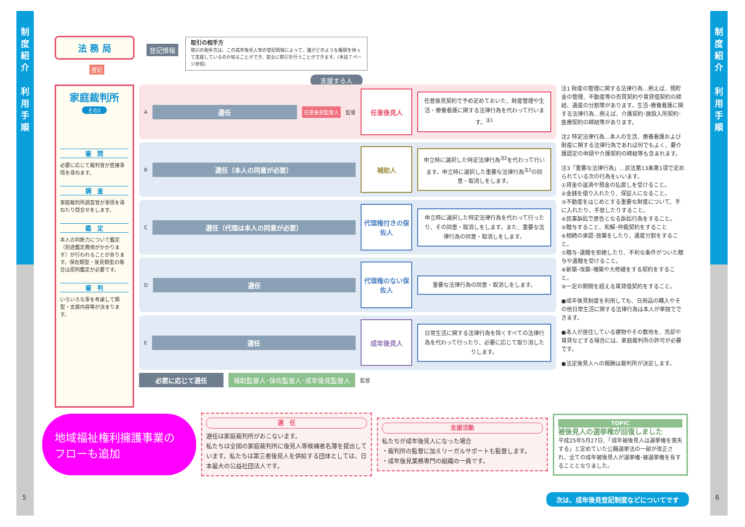制
度
紹
介
利
用
手
順
制
度
紹
介
利
用
手
順
法 務 局
登記
登記情報
取引の相手方
取引の相手方は、この成年後見人等の登記情報によって、誰がどのような権限を持って支援しているのか知ることができ、安全に取引を行うことができます。(本誌７ページ参照)
支援する人
家庭裁判所
その2
審　問
必要に応じて裁判官が直接事情を尋ねます。
調　査
家庭裁判所調査官が事情を尋ねたり問合せをします。
鑑　定
本人の判断力について鑑定（別途鑑定費用がかかります）が行われることがあります。保佐類型・後見類型の場合は原則鑑定が必要です。
審　判
いろいろな事を考慮して類型・支援内容等が決まります。
A
選任
任意後見監督人 監督
任意後見人
任意後見契約で予め定めておいた、財産管理や生活・療養看護に関する法律行為を代わって行います。<sup>注1</sup>
B
選任（本人の同意が必要）
補助人
申立時に選択した特定法律行為<sup>注2</sup>を代わって行います。申立時に選択した重要な法律行為<sup>注3</sup>の同意・取消しをします。
C
選任（代理は本人の同意が必要）
代理権付きの保佐人
申立時に選択した特定法律行為を代わって行ったり、その同意・取消しをします。また、重要な法律行為の同意・取消しをします。
D
選任
代理権のない保佐人
重要な法律行為の同意・取消しをします。
E
選任
成年後見人
日常生活に関する法律行為を除くすべての法律行為を代わって行ったり、必要に応じて取り消したりします。
必要に応じて選任 補助監督人･保佐監督人･成年後見監督人 監督
注1 財産の管理に関する法律行為…例えば、預貯金の管理、不動産等の売買契約や賃貸借契約の締結、遺産の分割等があります。生活･療養看護に関する法律行為…例えば、介護契約･施設入所契約･医療契約の締結等があります。
注2 特定法律行為…本人の生活、療養看護および財産に関する法律行為であれば何でもよく、要介護認定の申請や介護契約の締結等も含まれます。
注3「重要な法律行為」…民法第13条第1項で定められている次の行為をいいます。
①貸金の返済や預金の払戻しを受けること。
②金銭を借り入れたり、保証人になること。
③不動産をはじめとする重要な財産について、手に入れたり、手放したりすること。
④民事訴訟で原告となる訴訟行為をすること。
⑤贈与すること、和解･仲裁契約をすること
⑥相続の承認･放棄をしたり、遺産分割をすること。
⑦贈与･遺贈を拒絶したり、不利な条件がついた贈与や遺贈を受けること。
⑧新築･改築･増築や大修繕をする契約をすること。
⑨一定の期間を超える賃貸借契約をすること。
●成年後見制度を利用しても、日用品の購入やその他日常生活に関する法律行為は本人が単独でできます。
●本人が居住している建物やその敷地を、売却や賃貸などする場合には、家庭裁判所の許可が必要です。
●法定後見人への報酬は裁判所が決定します。
地域福祉権利擁護事業のフローも追加
選　任
選任は家庭裁判所がおこないます。
私たちは全国の家庭裁判所に後見人等候補者名簿を提出しています。私たちは第三者後見人を供給する団体としては、日本最大の公益社団法人です。
支援活動
私たちが成年後見人になった場合
・裁判所の監督に加えリーガルサポートも監督します。
・成年後見業務専門の組織の一員です。
TOPIC
被後見人の選挙権が回復しました
平成25年5月27日、「成年被後見人は選挙権を喪失する」と定めていた公職選挙法の一部が改正され、全ての成年被後見人が選挙権･被選挙権を有することとなりました。
次は、成年後見登記制度などについてです
5 6